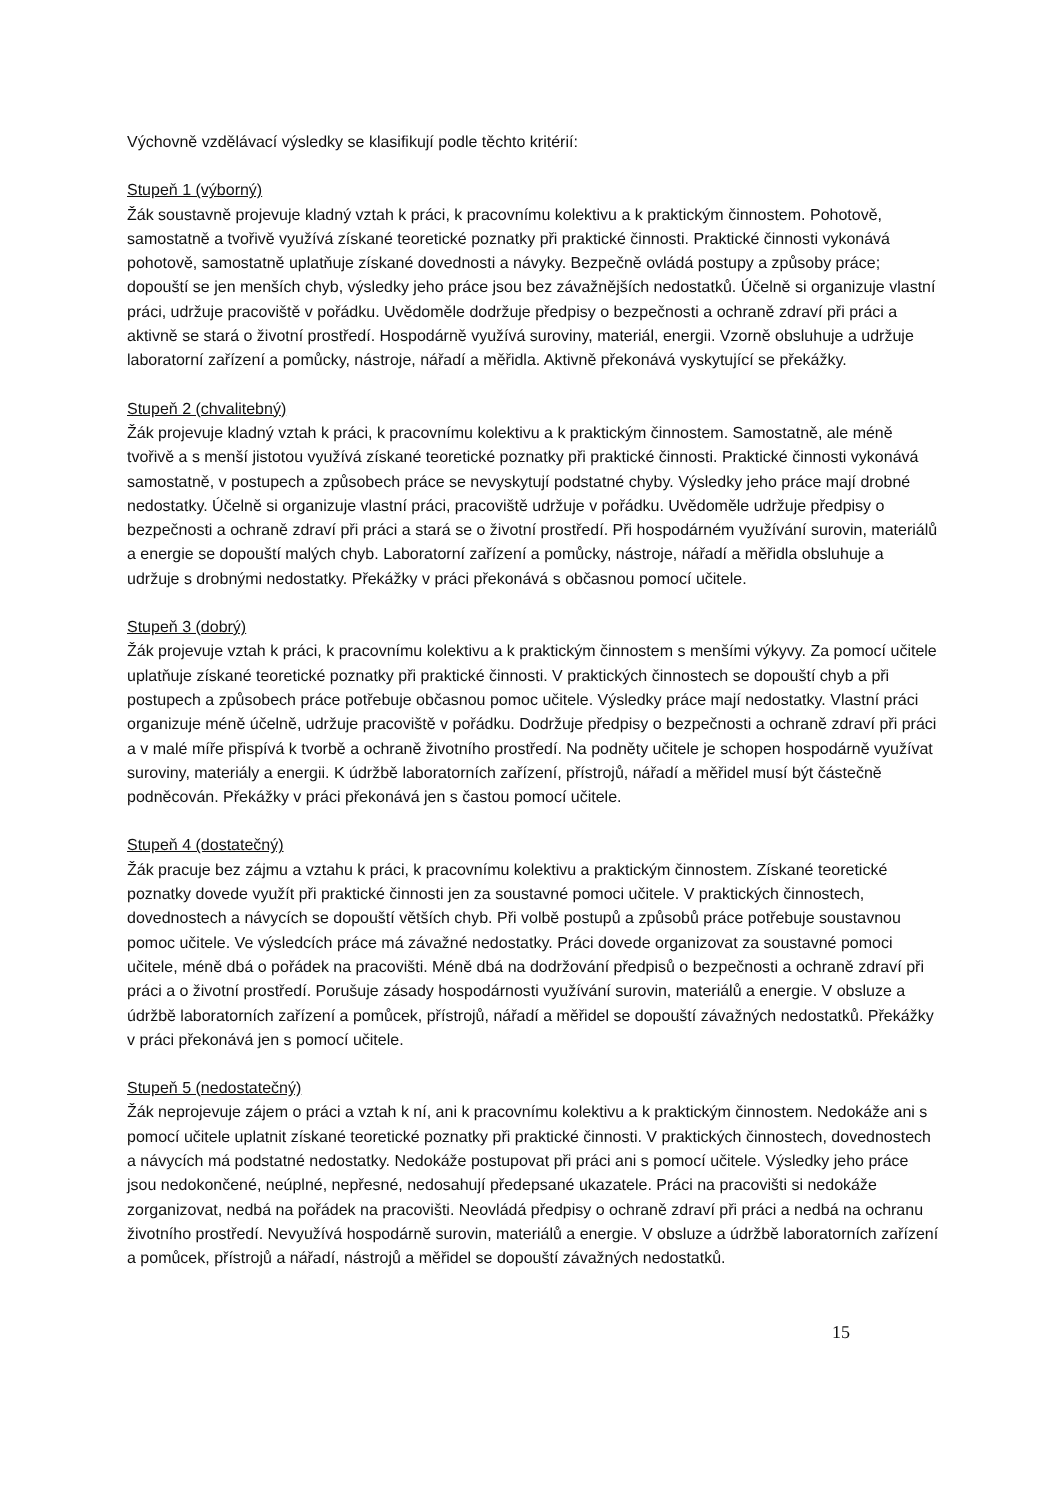Výchovně vzdělávací výsledky se klasifikují podle těchto kritérií:
Stupeň 1 (výborný)
Žák soustavně projevuje kladný vztah k práci, k pracovnímu kolektivu a k praktickým činnostem. Pohotově, samostatně a tvořivě využívá získané teoretické poznatky při praktické činnosti. Praktické činnosti vykonává pohotově, samostatně uplatňuje získané dovednosti a návyky. Bezpečně ovládá postupy a způsoby práce; dopouští se jen menších chyb, výsledky jeho práce jsou bez závažnějších nedostatků. Účelně si organizuje vlastní práci, udržuje pracoviště v pořádku. Uvědoměle dodržuje předpisy o bezpečnosti a ochraně zdraví při práci a aktivně se stará o životní prostředí. Hospodárně využívá suroviny, materiál, energii. Vzorně obsluhuje a udržuje laboratorní zařízení a pomůcky, nástroje, nářadí a měřidla. Aktivně překonává vyskytující se překážky.
Stupeň 2 (chvalitebný)
Žák projevuje kladný vztah k práci, k pracovnímu kolektivu a k praktickým činnostem. Samostatně, ale méně tvořivě a s menší jistotou využívá získané teoretické poznatky při praktické činnosti. Praktické činnosti vykonává samostatně, v postupech a způsobech práce se nevyskytují podstatné chyby. Výsledky jeho práce mají drobné nedostatky. Účelně si organizuje vlastní práci, pracoviště udržuje v pořádku. Uvědoměle udržuje předpisy o bezpečnosti a ochraně zdraví při práci a stará se o životní prostředí. Při hospodárném využívání surovin, materiálů a energie se dopouští malých chyb. Laboratorní zařízení a pomůcky, nástroje, nářadí a měřidla obsluhuje a udržuje s drobnými nedostatky. Překážky v práci překonává s občasnou pomocí učitele.
Stupeň 3 (dobrý)
Žák projevuje vztah k práci, k pracovnímu kolektivu a k praktickým činnostem s menšími výkyvy. Za pomocí učitele uplatňuje získané teoretické poznatky při praktické činnosti. V praktických činnostech se dopouští chyb a při postupech a způsobech práce potřebuje občasnou pomoc učitele. Výsledky práce mají nedostatky. Vlastní práci organizuje méně účelně, udržuje pracoviště v pořádku. Dodržuje předpisy o bezpečnosti a ochraně zdraví při práci a v malé míře přispívá k tvorbě a ochraně životního prostředí. Na podněty učitele je schopen hospodárně využívat suroviny, materiály a energii. K údržbě laboratorních zařízení, přístrojů, nářadí a měřidel musí být částečně podněcován. Překážky v práci překonává jen s častou pomocí učitele.
Stupeň 4 (dostatečný)
Žák pracuje bez zájmu a vztahu k práci, k pracovnímu kolektivu a praktickým činnostem. Získané teoretické poznatky dovede využít při praktické činnosti jen za soustavné pomoci učitele. V praktických činnostech, dovednostech a návycích se dopouští větších chyb. Při volbě postupů a způsobů práce potřebuje soustavnou pomoc učitele. Ve výsledcích práce má závažné nedostatky. Práci dovede organizovat za soustavné pomoci učitele, méně dbá o pořádek na pracovišti. Méně dbá na dodržování předpisů o bezpečnosti a ochraně zdraví při práci a o životní prostředí. Porušuje zásady hospodárnosti využívání surovin, materiálů a energie. V obsluze a údržbě laboratorních zařízení a pomůcek, přístrojů, nářadí a měřidel se dopouští závažných nedostatků. Překážky v práci překonává jen s pomocí učitele.
Stupeň 5 (nedostatečný)
Žák neprojevuje zájem o práci a vztah k ní, ani k pracovnímu kolektivu a k praktickým činnostem. Nedokáže ani s pomocí učitele uplatnit získané teoretické poznatky při praktické činnosti. V praktických činnostech, dovednostech a návycích má podstatné nedostatky. Nedokáže postupovat při práci ani s pomocí učitele. Výsledky jeho práce jsou nedokončené, neúplné, nepřesné, nedosahují předepsané ukazatele. Práci na pracovišti si nedokáže zorganizovat, nedbá na pořádek na pracovišti. Neovládá předpisy o ochraně zdraví při práci a nedbá na ochranu životního prostředí. Nevyužívá hospodárně surovin, materiálů a energie. V obsluze a údržbě laboratorních zařízení a pomůcek, přístrojů a nářadí, nástrojů a měřidel se dopouští závažných nedostatků.
15